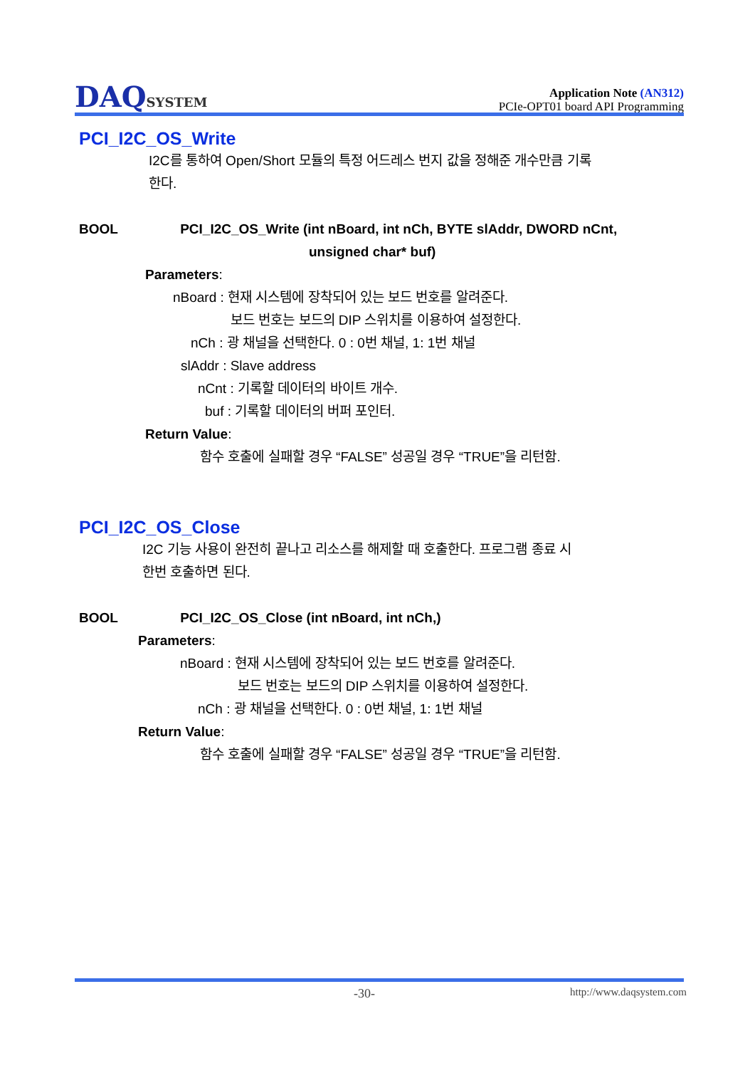DAQSYSTEM
Application Note (AN312)
PCIe-OPT01 board API Programming
PCI_I2C_OS_Write
I2C를 통하여 Open/Short 모듈의 특정 어드레스 번지 값을 정해준 개수만큼 기록
한다.
BOOL PCI_I2C_OS_Write (int nBoard, int nCh, BYTE slAddr, DWORD nCnt,
unsigned char* buf)
Parameters:
nBoard : 현재 시스템에 장착되어 있는 보드 번호를 알려준다.
보드 번호는 보드의 DIP 스위치를 이용하여 설정한다.
nCh : 광 채널을 선택한다. 0 : 0번 채널, 1: 1번 채널
slAddr : Slave address
nCnt : 기록할 데이터의 바이트 개수.
buf : 기록할 데이터의 버퍼 포인터.
Return Value:
함수 호출에 실패할 경우 “FALSE” 성공일 경우 “TRUE”을 리턴함.
PCI_I2C_OS_Close
I2C 기능 사용이 완전히 끝나고 리소스를 해제할 때 호출한다. 프로그램 종료 시
한번 호출하면 된다.
BOOL PCI_I2C_OS_Close (int nBoard, int nCh,)
Parameters:
nBoard : 현재 시스템에 장착되어 있는 보드 번호를 알려준다.
보드 번호는 보드의 DIP 스위치를 이용하여 설정한다.
nCh : 광 채널을 선택한다. 0 : 0번 채널, 1: 1번 채널
Return Value:
함수 호출에 실패할 경우 “FALSE” 성공일 경우 “TRUE”을 리턴함.
-30- http://www.daqsystem.com